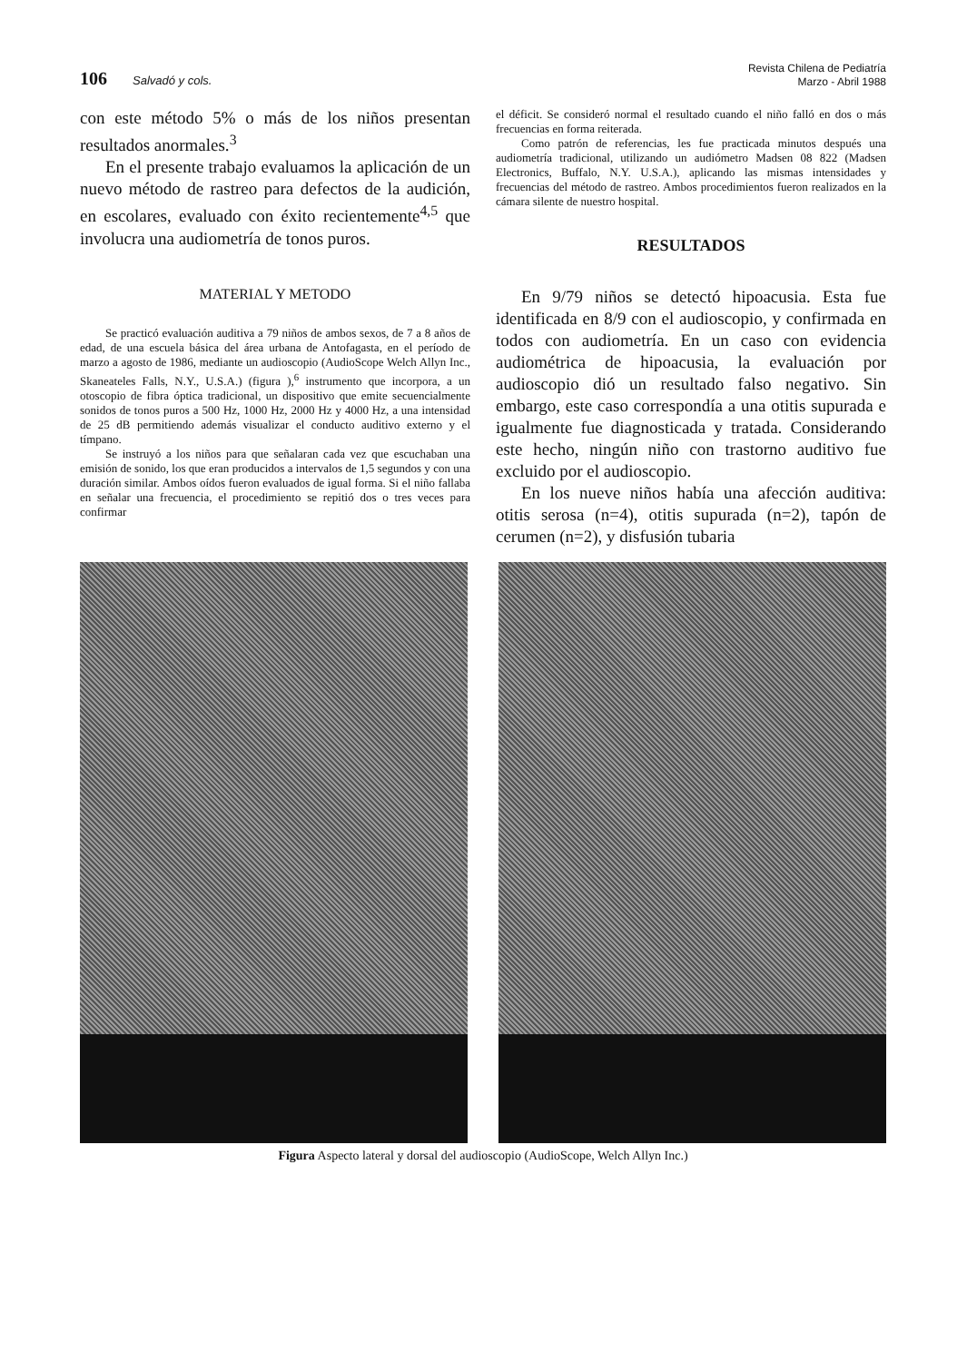106 Salvadó y cols.
Revista Chilena de Pediatría
Marzo - Abril 1988
con este método 5% o más de los niños presentan resultados anormales.<sup>3</sup>
En el presente trabajo evaluamos la aplicación de un nuevo método de rastreo para defectos de la audición, en escolares, evaluado con éxito recientemente<sup>4,5</sup> que involucra una audiometría de tonos puros.
MATERIAL Y METODO
Se practicó evaluación auditiva a 79 niños de ambos sexos, de 7 a 8 años de edad, de una escuela básica del área urbana de Antofagasta, en el período de marzo a agosto de 1986, mediante un audioscopio (AudioScope Welch Allyn Inc., Skaneateles Falls, N.Y., U.S.A.) (figura ),<sup>6</sup> instrumento que incorpora, a un otoscopio de fibra óptica tradicional, un dispositivo que emite secuencialmente sonidos de tonos puros a 500 Hz, 1000 Hz, 2000 Hz y 4000 Hz, a una intensidad de 25 dB permitiendo además visualizar el conducto auditivo externo y el tímpano.
Se instruyó a los niños para que señalaran cada vez que escuchaban una emisión de sonido, los que eran producidos a intervalos de 1,5 segundos y con una duración similar. Ambos oídos fueron evaluados de igual forma. Si el niño fallaba en señalar una frecuencia, el procedimiento se repitió dos o tres veces para confirmar
el déficit. Se consideró normal el resultado cuando el niño falló en dos o más frecuencias en forma reiterada.
Como patrón de referencias, les fue practicada minutos después una audiometría tradicional, utilizando un audiómetro Madsen 08 822 (Madsen Electronics, Buffalo, N.Y. U.S.A.), aplicando las mismas intensidades y frecuencias del método de rastreo. Ambos procedimientos fueron realizados en la cámara silente de nuestro hospital.
RESULTADOS
En 9/79 niños se detectó hipoacusia. Esta fue identificada en 8/9 con el audioscopio, y confirmada en todos con audiometría. En un caso con evidencia audiométrica de hipoacusia, la evaluación por audioscopio dió un resultado falso negativo. Sin embargo, este caso correspondía a una otitis supurada e igualmente fue diagnosticada y tratada. Considerando este hecho, ningún niño con trastorno auditivo fue excluido por el audioscopio.
En los nueve niños había una afección auditiva: otitis serosa (n=4), otitis supurada (n=2), tapón de cerumen (n=2), y disfusión tubaria
Figura Aspecto lateral y dorsal del audioscopio (AudioScope, Welch Allyn Inc.)